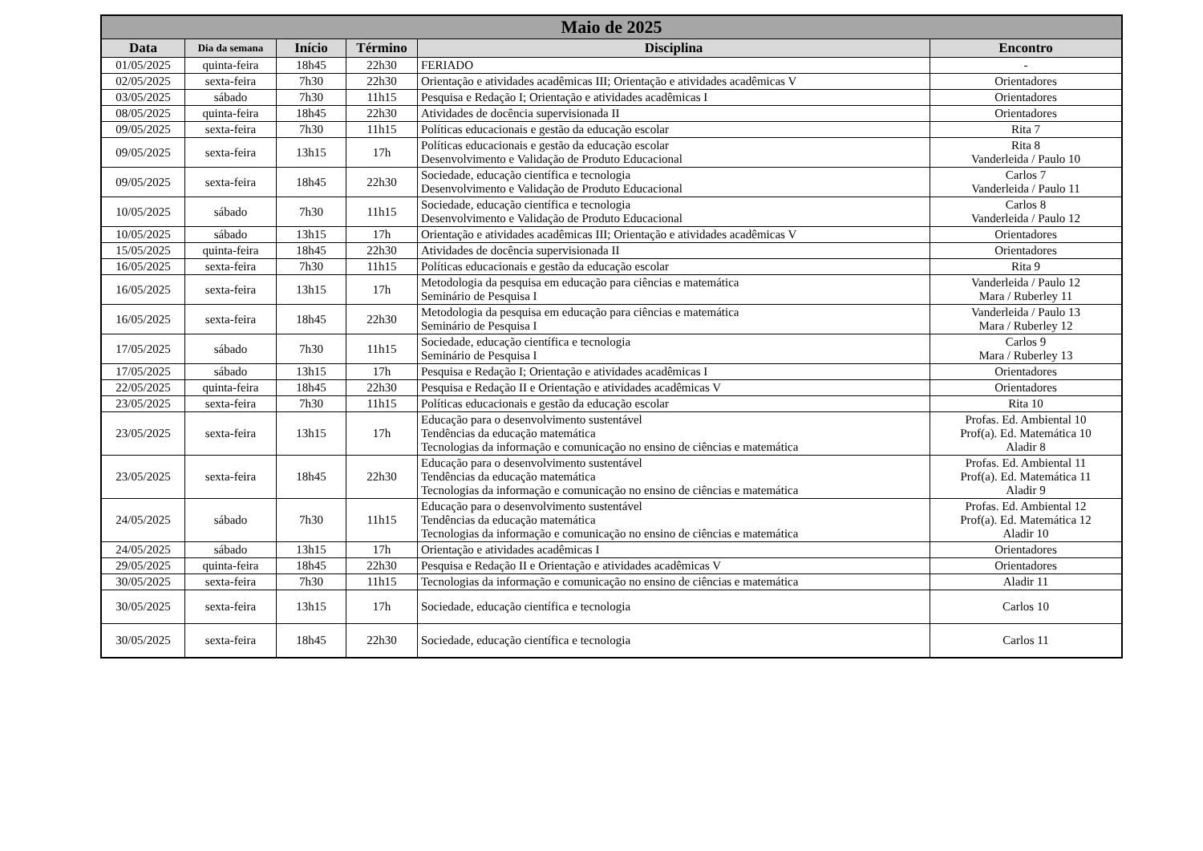| Maio de 2025 | | | | | |
| --- | --- | --- | --- | --- | --- |
| Data | Dia da semana | Início | Término | Disciplina | Encontro |
| 01/05/2025 | quinta-feira | 18h45 | 22h30 | FERIADO | - |
| 02/05/2025 | sexta-feira | 7h30 | 22h30 | Orientação e atividades acadêmicas III; Orientação e atividades acadêmicas V | Orientadores |
| 03/05/2025 | sábado | 7h30 | 11h15 | Pesquisa e Redação I; Orientação e atividades acadêmicas I | Orientadores |
| 08/05/2025 | quinta-feira | 18h45 | 22h30 | Atividades de docência supervisionada II | Orientadores |
| 09/05/2025 | sexta-feira | 7h30 | 11h15 | Políticas educacionais e gestão da educação escolar | Rita 7 |
| 09/05/2025 | sexta-feira | 13h15 | 17h | Políticas educacionais e gestão da educação escolar Desenvolvimento e Validação de Produto Educacional | Rita 8 Vanderleida / Paulo 10 |
| 09/05/2025 | sexta-feira | 18h45 | 22h30 | Sociedade, educação científica e tecnologia Desenvolvimento e Validação de Produto Educacional | Carlos 7 Vanderleida / Paulo 11 |
| 10/05/2025 | sábado | 7h30 | 11h15 | Sociedade, educação científica e tecnologia Desenvolvimento e Validação de Produto Educacional | Carlos 8 Vanderleida / Paulo 12 |
| 10/05/2025 | sábado | 13h15 | 17h | Orientação e atividades acadêmicas III; Orientação e atividades acadêmicas V | Orientadores |
| 15/05/2025 | quinta-feira | 18h45 | 22h30 | Atividades de docência supervisionada II | Orientadores |
| 16/05/2025 | sexta-feira | 7h30 | 11h15 | Políticas educacionais e gestão da educação escolar | Rita 9 |
| 16/05/2025 | sexta-feira | 13h15 | 17h | Metodologia da pesquisa em educação para ciências e matemática Seminário de Pesquisa I | Vanderleida / Paulo 12 Mara / Ruberley 11 |
| 16/05/2025 | sexta-feira | 18h45 | 22h30 | Metodologia da pesquisa em educação para ciências e matemática Seminário de Pesquisa I | Vanderleida / Paulo 13 Mara / Ruberley 12 |
| 17/05/2025 | sábado | 7h30 | 11h15 | Sociedade, educação científica e tecnologia Seminário de Pesquisa I | Carlos 9 Mara / Ruberley 13 |
| 17/05/2025 | sábado | 13h15 | 17h | Pesquisa e Redação I; Orientação e atividades acadêmicas I | Orientadores |
| 22/05/2025 | quinta-feira | 18h45 | 22h30 | Pesquisa e Redação II e Orientação e atividades acadêmicas V | Orientadores |
| 23/05/2025 | sexta-feira | 7h30 | 11h15 | Políticas educacionais e gestão da educação escolar | Rita 10 |
| 23/05/2025 | sexta-feira | 13h15 | 17h | Educação para o desenvolvimento sustentável Tendências da educação matemática Tecnologias da informação e comunicação no ensino de ciências e matemática | Profas. Ed. Ambiental 10 Prof(a). Ed. Matemática 10 Aladir 8 |
| 23/05/2025 | sexta-feira | 18h45 | 22h30 | Educação para o desenvolvimento sustentável Tendências da educação matemática Tecnologias da informação e comunicação no ensino de ciências e matemática | Profas. Ed. Ambiental 11 Prof(a). Ed. Matemática 11 Aladir 9 |
| 24/05/2025 | sábado | 7h30 | 11h15 | Educação para o desenvolvimento sustentável Tendências da educação matemática Tecnologias da informação e comunicação no ensino de ciências e matemática | Profas. Ed. Ambiental 12 Prof(a). Ed. Matemática 12 Aladir 10 |
| 24/05/2025 | sábado | 13h15 | 17h | Orientação e atividades acadêmicas I | Orientadores |
| 29/05/2025 | quinta-feira | 18h45 | 22h30 | Pesquisa e Redação II e Orientação e atividades acadêmicas V | Orientadores |
| 30/05/2025 | sexta-feira | 7h30 | 11h15 | Tecnologias da informação e comunicação no ensino de ciências e matemática | Aladir 11 |
| 30/05/2025 | sexta-feira | 13h15 | 17h | Sociedade, educação científica e tecnologia | Carlos 10 |
| 30/05/2025 | sexta-feira | 18h45 | 22h30 | Sociedade, educação científica e tecnologia | Carlos 11 |